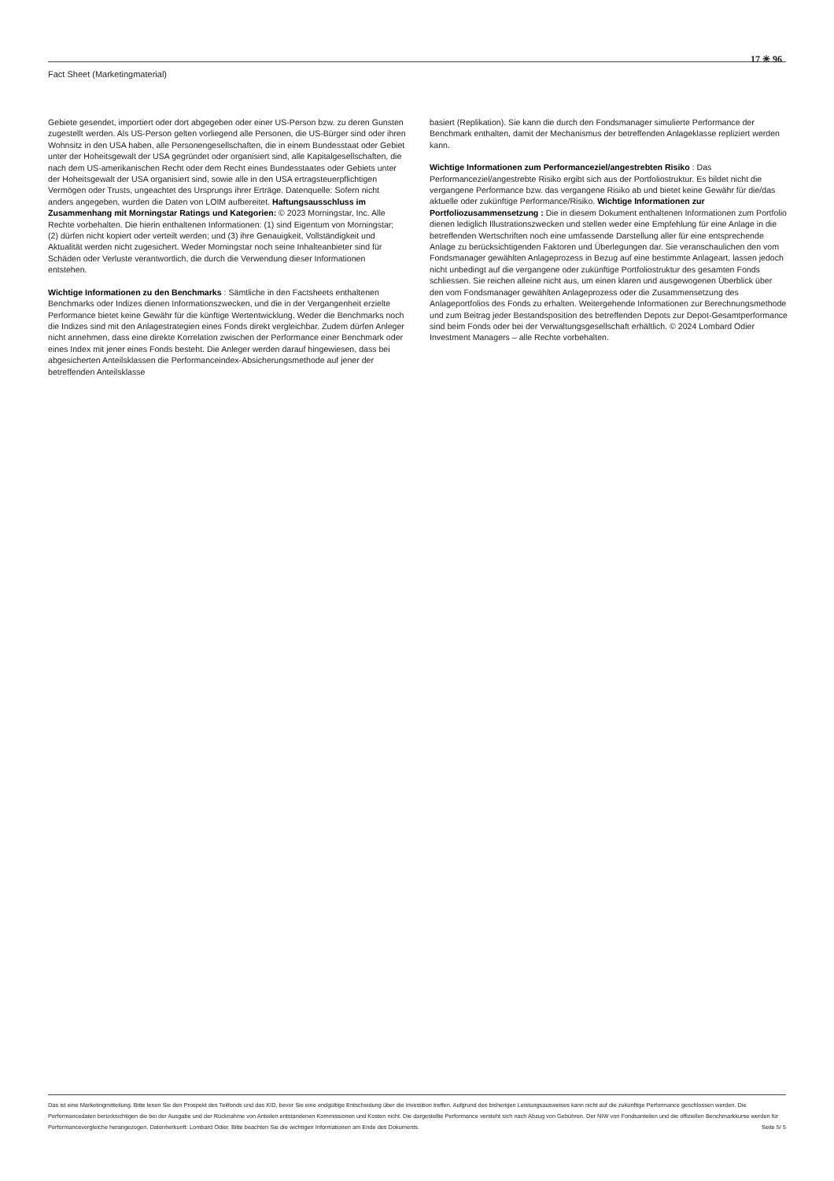Fact Sheet (Marketingmaterial)
17 ✳ 96
Gebiete gesendet, importiert oder dort abgegeben oder einer US-Person bzw. zu deren Gunsten zugestellt werden. Als US-Person gelten vorliegend alle Personen, die US-Bürger sind oder ihren Wohnsitz in den USA haben, alle Personengesellschaften, die in einem Bundesstaat oder Gebiet unter der Hoheitsgewalt der USA gegründet oder organisiert sind, alle Kapitalgesellschaften, die nach dem US-amerikanischen Recht oder dem Recht eines Bundesstaates oder Gebiets unter der Hoheitsgewalt der USA organisiert sind, sowie alle in den USA ertragsteuerpflichtigen Vermögen oder Trusts, ungeachtet des Ursprungs ihrer Erträge. Datenquelle: Sofern nicht anders angegeben, wurden die Daten von LOIM aufbereitet. Haftungsausschluss im Zusammenhang mit Morningstar Ratings und Kategorien: © 2023 Morningstar, Inc. Alle Rechte vorbehalten. Die hierin enthaltenen Informationen: (1) sind Eigentum von Morningstar; (2) dürfen nicht kopiert oder verteilt werden; und (3) ihre Genauigkeit, Vollständigkeit und Aktualität werden nicht zugesichert. Weder Morningstar noch seine Inhalteanbieter sind für Schäden oder Verluste verantwortlich, die durch die Verwendung dieser Informationen entstehen.
Wichtige Informationen zu den Benchmarks : Sämtliche in den Factsheets enthaltenen Benchmarks oder Indizes dienen Informationszwecken, und die in der Vergangenheit erzielte Performance bietet keine Gewähr für die künftige Wertentwicklung. Weder die Benchmarks noch die Indizes sind mit den Anlagestrategien eines Fonds direkt vergleichbar. Zudem dürfen Anleger nicht annehmen, dass eine direkte Korrelation zwischen der Performance einer Benchmark oder eines Index mit jener eines Fonds besteht. Die Anleger werden darauf hingewiesen, dass bei abgesicherten Anteilsklassen die Performanceindex-Absicherungsmethode auf jener der betreffenden Anteilsklasse
basiert (Replikation). Sie kann die durch den Fondsmanager simulierte Performance der Benchmark enthalten, damit der Mechanismus der betreffenden Anlageklasse repliziert werden kann.
Wichtige Informationen zum Performanceziel/angestrebten Risiko : Das Performanceziel/angestrebte Risiko ergibt sich aus der Portfoliostruktur. Es bildet nicht die vergangene Performance bzw. das vergangene Risiko ab und bietet keine Gewähr für die/das aktuelle oder zukünftige Performance/Risiko. Wichtige Informationen zur Portfoliozusammensetzung : Die in diesem Dokument enthaltenen Informationen zum Portfolio dienen lediglich Illustrationszwecken und stellen weder eine Empfehlung für eine Anlage in die betreffenden Wertschriften noch eine umfassende Darstellung aller für eine entsprechende Anlage zu berücksichtigenden Faktoren und Überlegungen dar. Sie veranschaulichen den vom Fondsmanager gewählten Anlageprozess in Bezug auf eine bestimmte Anlageart, lassen jedoch nicht unbedingt auf die vergangene oder zukünftige Portfoliostruktur des gesamten Fonds schliessen. Sie reichen alleine nicht aus, um einen klaren und ausgewogenen Überblick über den vom Fondsmanager gewählten Anlageprozess oder die Zusammensetzung des Anlageportfolios des Fonds zu erhalten. Weitergehende Informationen zur Berechnungsmethode und zum Beitrag jeder Bestandsposition des betreffenden Depots zur Depot-Gesamtperformance sind beim Fonds oder bei der Verwaltungsgesellschaft erhältlich. © 2024 Lombard Odier Investment Managers – alle Rechte vorbehalten.
Das ist eine Marketingmitteilung. Bitte lesen Sie den Prospekt des Teilfonds und das KID, bevor Sie eine endgültige Entscheidung über die Investition treffen. Aufgrund des bisherigen Leistungsausweises kann nicht auf die zukünftige Performance geschlossen werden. Die Performancedaten berücksichtigen die bei der Ausgabe und der Rücknahme von Anteilen entstandenen Kommissionen und Kosten nicht. Die dargestellte Performance versteht sich nach Abzug von Gebühren. Der NIW von Fondsanteilen und die offiziellen Benchmarkkurse werden für Performancevergleiche herangezogen. Datenherkunft: Lombard Odier. Bitte beachten Sie die wichtigen Informationen am Ende des Dokuments. Seite 5/ 5